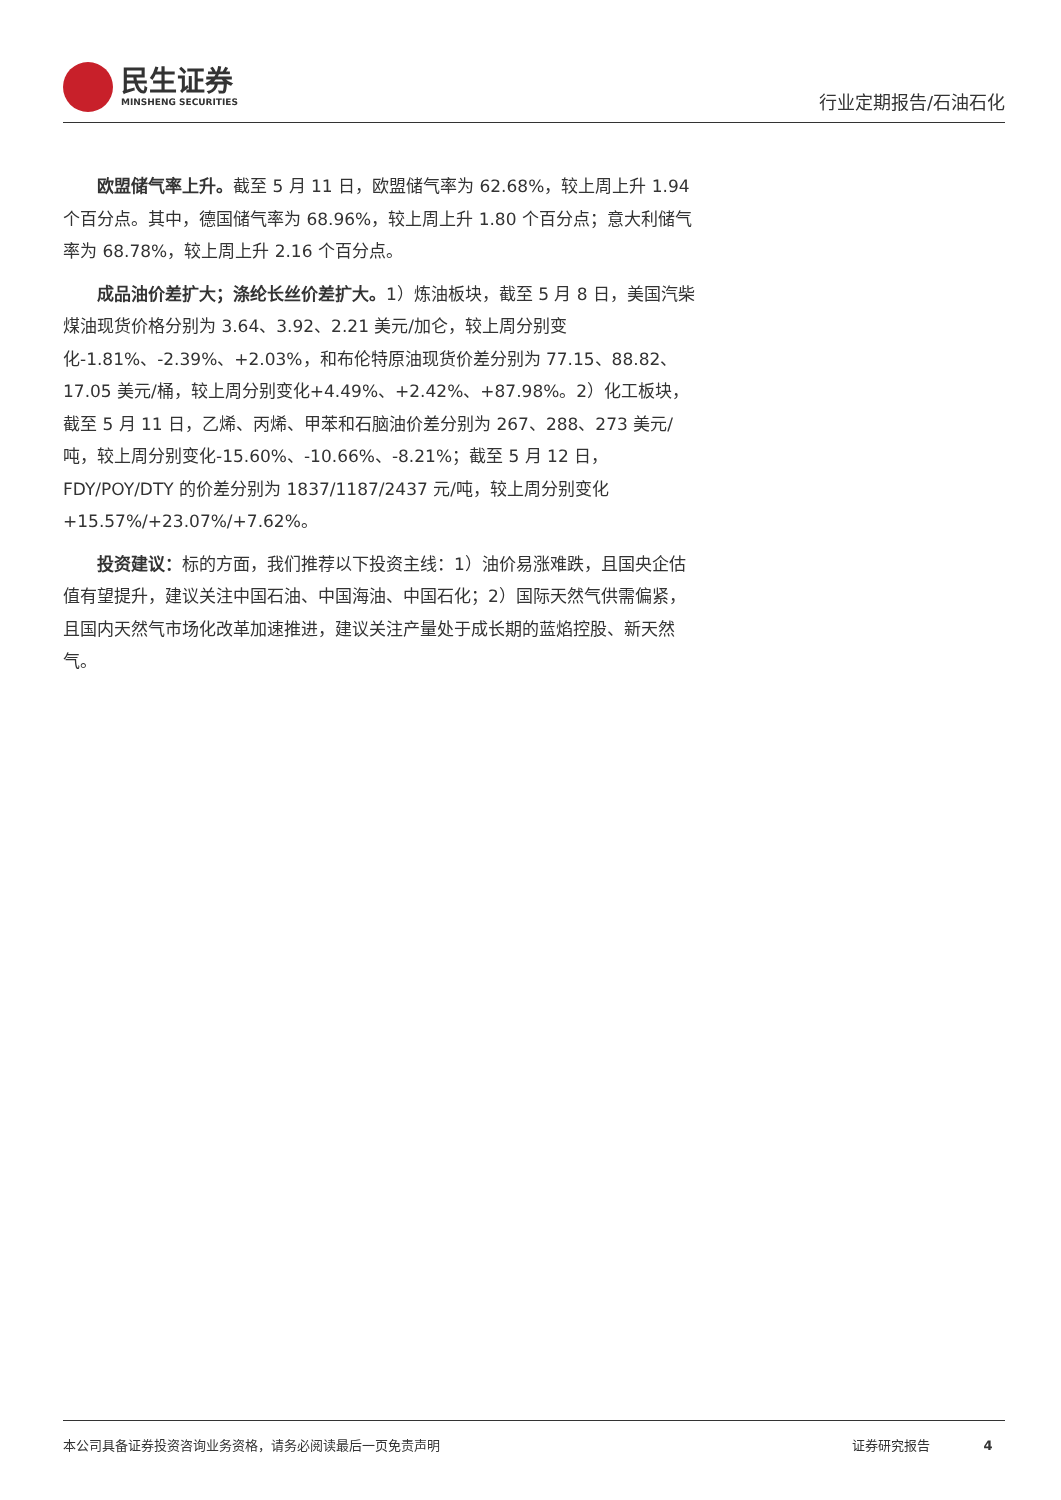民生证券
MINSHENG SECURITIES
行业定期报告/石油石化
欧盟储气率上升。截至 5 月 11 日，欧盟储气率为 62.68%，较上周上升 1.94 个百分点。其中，德国储气率为 68.96%，较上周上升 1.80 个百分点；意大利储气率为 68.78%，较上周上升 2.16 个百分点。
成品油价差扩大；涤纶长丝价差扩大。1）炼油板块，截至 5 月 8 日，美国汽柴煤油现货价格分别为 3.64、3.92、2.21 美元/加仑，较上周分别变化-1.81%、-2.39%、+2.03%，和布伦特原油现货价差分别为 77.15、88.82、17.05 美元/桶，较上周分别变化+4.49%、+2.42%、+87.98%。2）化工板块，截至 5 月 11 日，乙烯、丙烯、甲苯和石脑油价差分别为 267、288、273 美元/吨，较上周分别变化-15.60%、-10.66%、-8.21%；截至 5 月 12 日，FDY/POY/DTY 的价差分别为 1837/1187/2437 元/吨，较上周分别变化+15.57%/+23.07%/+7.62%。
投资建议：标的方面，我们推荐以下投资主线：1）油价易涨难跌，且国央企估值有望提升，建议关注中国石油、中国海油、中国石化；2）国际天然气供需偏紧，且国内天然气市场化改革加速推进，建议关注产量处于成长期的蓝焰控股、新天然气。
本公司具备证券投资咨询业务资格，请务必阅读最后一页免责声明 证券研究报告 4